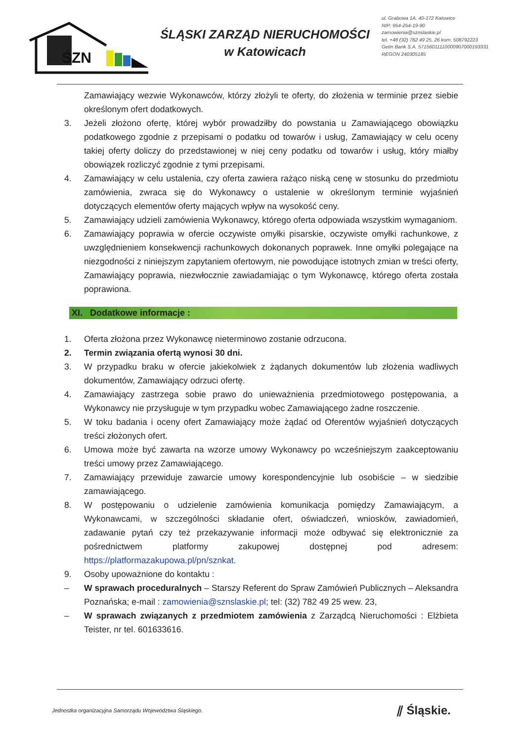ŚZN
ŚLĄSKI ZARZĄD NIERUCHOMOŚCI
w Katowicach
ul. Grabowa 1A, 40-172 Katowice
NIP: 954-254-19-90
zamowienia@sznslaskie.pl
tel. +48 (32) 782 49 25, 26 kom: 508792223
Getin Bank S.A. 57156011110000907000193331
REGON 240305185
Zamawiający wezwie Wykonawców, którzy złożyli te oferty, do złożenia w terminie przez siebie określonym ofert dodatkowych.
3. Jeżeli złożono ofertę, której wybór prowadziłby do powstania u Zamawiającego obowiązku podatkowego zgodnie z przepisami o podatku od towarów i usług, Zamawiający w celu oceny takiej oferty doliczy do przedstawionej w niej ceny podatku od towarów i usług, który miałby obowiązek rozliczyć zgodnie z tymi przepisami.
4. Zamawiający w celu ustalenia, czy oferta zawiera rażąco niską cenę w stosunku do przedmiotu zamówienia, zwraca się do Wykonawcy o ustalenie w określonym terminie wyjaśnień dotyczących elementów oferty mających wpływ na wysokość ceny.
5. Zamawiający udzieli zamówienia Wykonawcy, którego oferta odpowiada wszystkim wymaganiom.
6. Zamawiający poprawia w ofercie oczywiste omyłki pisarskie, oczywiste omyłki rachunkowe, z uwzględnieniem konsekwencji rachunkowych dokonanych poprawek. Inne omyłki polegające na niezgodności z niniejszym zapytaniem ofertowym, nie powodujące istotnych zmian w treści oferty, Zamawiający poprawia, niezwłocznie zawiadamiając o tym Wykonawcę, którego oferta została poprawiona.
XI. Dodatkowe informacje :
1. Oferta złożona przez Wykonawcę nieterminowo zostanie odrzucona.
2. Termin związania ofertą wynosi 30 dni.
3. W przypadku braku w ofercie jakiekolwiek z żądanych dokumentów lub złożenia wadliwych dokumentów, Zamawiający odrzuci ofertę.
4. Zamawiający zastrzega sobie prawo do unieważnienia przedmiotowego postępowania, a Wykonawcy nie przysługuje w tym przypadku wobec Zamawiającego żadne roszczenie.
5. W toku badania i oceny ofert Zamawiający może żądać od Oferentów wyjaśnień dotyczących treści złożonych ofert.
6. Umowa może być zawarta na wzorze umowy Wykonawcy po wcześniejszym zaakceptowaniu treści umowy przez Zamawiającego.
7. Zamawiający przewiduje zawarcie umowy korespondencyjnie lub osobiście – w siedzibie zamawiającego.
8. W postępowaniu o udzielenie zamówienia komunikacja pomiędzy Zamawiającym, a Wykonawcami, w szczególności składanie ofert, oświadczeń, wniosków, zawiadomień, zadawanie pytań czy też przekazywanie informacji może odbywać się elektronicznie za pośrednictwem platformy zakupowej dostępnej pod adresem: https://platformazakupowa.pl/pn/sznkat.
9. Osoby upoważnione do kontaktu :
– W sprawach proceduralnych – Starszy Referent do Spraw Zamówień Publicznych – Aleksandra Poznańska; e-mail : zamowienia@sznslaskie.pl; tel: (32) 782 49 25 wew. 23,
– W sprawach związanych z przedmiotem zamówienia z Zarządcą Nieruchomości : Elżbieta Teister, nr tel. 601633616.
Jednostka organizacyjna Samorządu Województwa Śląskiego. ⫽ Śląskie.